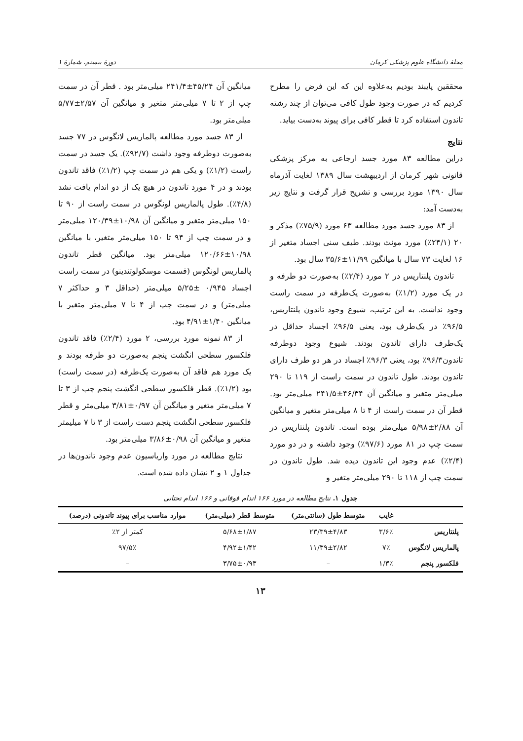مجلهٔ دانشگاه علوم پزشکی کرمان دورهٔ بیستم، شمارهٔ ۱
محققین پایبند بودیم به‌علاوه این که این فرض را مطرح کردیم که در صورت وجود طول کافی می‌توان از چند رشته تاندون استفاده کرد تا قطر کافی برای پیوند به‌دست بیاید.
نتایج
دراین مطالعه ۸۳ مورد جسد ارجاعی به مرکز پزشکی قانونی شهر کرمان از اردیبهشت سال ۱۳۸۹ لغایت آذرماه سال ۱۳۹۰ مورد بررسی و تشریح قرار گرفت و نتایج زیر به‌دست آمد:
از ۸۳ مورد جسد مورد مطالعه ۶۳ مورد (۷۵/۹٪) مذکر و ۲۰ (۲۴/۱٪) مورد مونث بودند. طیف سنی اجساد متغیر از ۱۶ لغایت ۷۳ سال با میانگین ۱۱/۹۹±۳۵/۶ سال بود.
تاندون پلنتاریس در ۲ مورد (۲/۴٪) به‌صورت دو طرفه و در یک مورد (۱/۲٪) به‌صورت یک‌طرفه در سمت راست وجود نداشت. به این ترتیب، شیوع وجود تاندون پلنتاریس، ۹۶/۵٪ در یک‌طرف بود، یعنی ۹۶/۵٪ اجساد حداقل در یک‌طرف دارای تاندون بودند. شیوع وجود دوطرفه تاندون۹۶/۳٪ بود، یعنی ۹۶/۳٪ اجساد در هر دو طرف دارای تاندون بودند. طول تاندون در سمت راست از ۱۱۹ تا ۲۹۰ میلی‌متر متغیر و میانگین آن ۴۶/۳۴±۲۴۱/۵ میلی‌متر بود. قطر آن در سمت راست از ۴ تا ۸ میلی‌متر متغیر و میانگین آن ۲/۸۸±۵/۹۸ میلی‌متر بوده است. تاندون پلنتاریس در سمت چپ در ۸۱ مورد (۹۷/۶٪) وجود داشته و در دو مورد (۲/۴٪) عدم وجود این تاندون دیده شد. طول تاندون در سمت چپ از ۱۱۸ تا ۲۹۰ میلی‌متر متغیر و
میانگین آن ۴۵/۲۴±۲۴۱/۴ میلی‌متر بود . قطر آن در سمت چپ از ۲ تا ۷ میلی‌متر متغیر و میانگین آن ۲/۵۷±۵/۷۷ میلی‌متر بود.
از ۸۳ جسد مورد مطالعه پالماریس لانگوس در ۷۷ جسد به‌صورت دوطرفه وجود داشت (۹۲/۷٪). یک جسد در سمت راست (۱/۲٪) و یکی هم در سمت چپ (۱/۲٪) فاقد تاندون بودند و در ۴ مورد تاندون در هیچ یک از دو اندام یافت نشد (۴/۸٪). طول پالماریس لونگوس در سمت راست از ۹۰ تا ۱۵۰ میلی‌متر متغیر و میانگین آن ۱۰/۹۸±۱۲۰/۳۹ میلی‌متر و در سمت چپ از ۹۴ تا ۱۵۰ میلی‌متر متغیر، با میانگین ۱۰/۹۸±۱۲۰/۶۶ میلی‌متر بود. میانگین قطر تاندون پالماریس لونگوس (قسمت موسکولوتندینو) در سمت راست اجساد ۰/۹۴۵ ±۵/۲۵ میلی‌متر (حداقل ۳ و حداکثر ۷ میلی‌متر) و در سمت چپ از ۴ تا ۷ میلی‌متر متغیر با میانگین ۱/۴۰±۴/۹۱ بود.
از ۸۳ نمونه مورد بررسی، ۲ مورد (۲/۴٪) فاقد تاندون فلکسور سطحی انگشت پنجم به‌صورت دو طرفه بودند و یک مورد هم فاقد آن به‌صورت یک‌طرفه (در سمت راست) بود (۱/۲٪). قطر فلکسور سطحی انگشت پنجم چپ از ۳ تا ۷ میلی‌متر متغیر و میانگین آن ۰/۹۷±۳/۸۱ میلی‌متر و قطر فلکسور سطحی انگشت پنجم دست راست از ۳ تا ۷ میلیمتر متغیر و میانگین آن ۰/۹۸±۳/۸۶ میلی‌متر بود.
نتایج مطالعه در مورد واریاسیون عدم وجود تاندون‌ها در جداول ۱ و ۲ نشان داده شده است.
جدول ۱. نتایج مطالعه در مورد ۱۶۶ اندام فوقانی و ۱۶۶ اندام تحتانی
| | غایب | متوسط طول (سانتی‌متر) | متوسط قطر (میلی‌متر) | موارد مناسب برای پیوند تاندونی (درصد) |
| --- | --- | --- | --- | --- |
| پلنتاریس | ۳/۶٪ | ۲۳/۳۹±۴/۸۳ | ۵/۶۸±۱/۸۷ | کمتر از ۲٪ |
| پالماریس لانگوس | ۷٪ | ۱۱/۳۹±۲/۸۲ | ۴/۹۲±۱/۴۲ | ۹۷/۵٪ |
| فلکسور پنجم | ۱/۳٪ | – | ۳/۷۵±۰/۹۳ | – |
۱۳